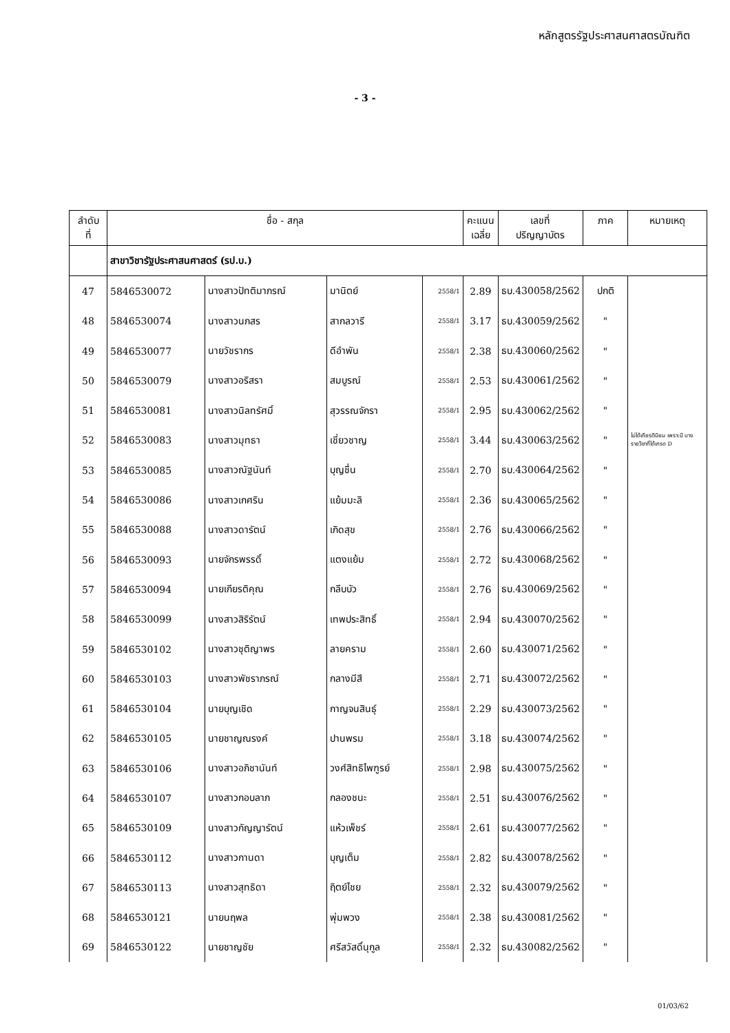หลักสูตรรัฐประศาสนศาสตรบัณฑิต
- 3 -
| ลำดับ ที่ | ชื่อ - สกุล | | | | คะแนน เฉลี่ย | เลขที่ ปริญญาบัตร | ภาค | หมายเหตุ |
| --- | --- | --- | --- | --- | --- | --- | --- | --- |
| | สาขาวิชารัฐประศาสนศาสตร์ (รป.บ.) | | | | | | | |
| 47 | 5846530072 | นางสาวปัทติมาภรณ์ | มานิตย์ | 2558/1 | 2.89 | ธบ.430058/2562 | ปกติ | |
| 48 | 5846530074 | นางสาวนภสร | สากลวารี | 2558/1 | 3.17 | ธบ.430059/2562 | " | |
| 49 | 5846530077 | นายวัชรากร | ดีอำพัน | 2558/1 | 2.38 | ธบ.430060/2562 | " | |
| 50 | 5846530079 | นางสาวอริสรา | สมบูรณ์ | 2558/1 | 2.53 | ธบ.430061/2562 | " | |
| 51 | 5846530081 | นางสาวนิลทรัศมิ์ | สุวรรณจักรา | 2558/1 | 2.95 | ธบ.430062/2562 | " | |
| 52 | 5846530083 | นางสาวมุทธา | เชี่ยวชาญ | 2558/1 | 3.44 | ธบ.430063/2562 | " | ไม่ได้เกียรตินิยม เพราะมี บางรายวิชาที่ได้เกรด D |
| 53 | 5846530085 | นางสาวณัฐนันท์ | บุญชื่น | 2558/1 | 2.70 | ธบ.430064/2562 | " | |
| 54 | 5846530086 | นางสาวเกศริน | แย้มมะลิ | 2558/1 | 2.36 | ธบ.430065/2562 | " | |
| 55 | 5846530088 | นางสาวดารัตน์ | เกิดสุข | 2558/1 | 2.76 | ธบ.430066/2562 | " | |
| 56 | 5846530093 | นายจักรพรรดิ์ | แตงแย้ม | 2558/1 | 2.72 | ธบ.430068/2562 | " | |
| 57 | 5846530094 | นายเกียรติคุณ | กลีบบัว | 2558/1 | 2.76 | ธบ.430069/2562 | " | |
| 58 | 5846530099 | นางสาวสิริรัตน์ | เทพประสิทธิ์ | 2558/1 | 2.94 | ธบ.430070/2562 | " | |
| 59 | 5846530102 | นางสาวชุติญาพร | ลายคราม | 2558/1 | 2.60 | ธบ.430071/2562 | " | |
| 60 | 5846530103 | นางสาวพัชราภรณ์ | กลางมีสี | 2558/1 | 2.71 | ธบ.430072/2562 | " | |
| 61 | 5846530104 | นายบุญเชิด | กาญจนสินธุ์ | 2558/1 | 2.29 | ธบ.430073/2562 | " | |
| 62 | 5846530105 | นายชาญณรงค์ | ปานพรม | 2558/1 | 3.18 | ธบ.430074/2562 | " | |
| 63 | 5846530106 | นางสาวอภิชานันท์ | วงศ์สิทธิไพฑูรย์ | 2558/1 | 2.98 | ธบ.430075/2562 | " | |
| 64 | 5846530107 | นางสาวกอบลาภ | กลองชนะ | 2558/1 | 2.51 | ธบ.430076/2562 | " | |
| 65 | 5846530109 | นางสาวกัญญารัตน์ | แห้วเพ็ชร์ | 2558/1 | 2.61 | ธบ.430077/2562 | " | |
| 66 | 5846530112 | นางสาวกานดา | บุญเต็ม | 2558/1 | 2.82 | ธบ.430078/2562 | " | |
| 67 | 5846530113 | นางสาวสุทธิดา | ฤิตย์ไชย | 2558/1 | 2.32 | ธบ.430079/2562 | " | |
| 68 | 5846530121 | นายนฤพล | พุ่มพวง | 2558/1 | 2.38 | ธบ.430081/2562 | " | |
| 69 | 5846530122 | นายชาญชัย | ศรีสวัสดิ์นุกูล | 2558/1 | 2.32 | ธบ.430082/2562 | " | |
01/03/62